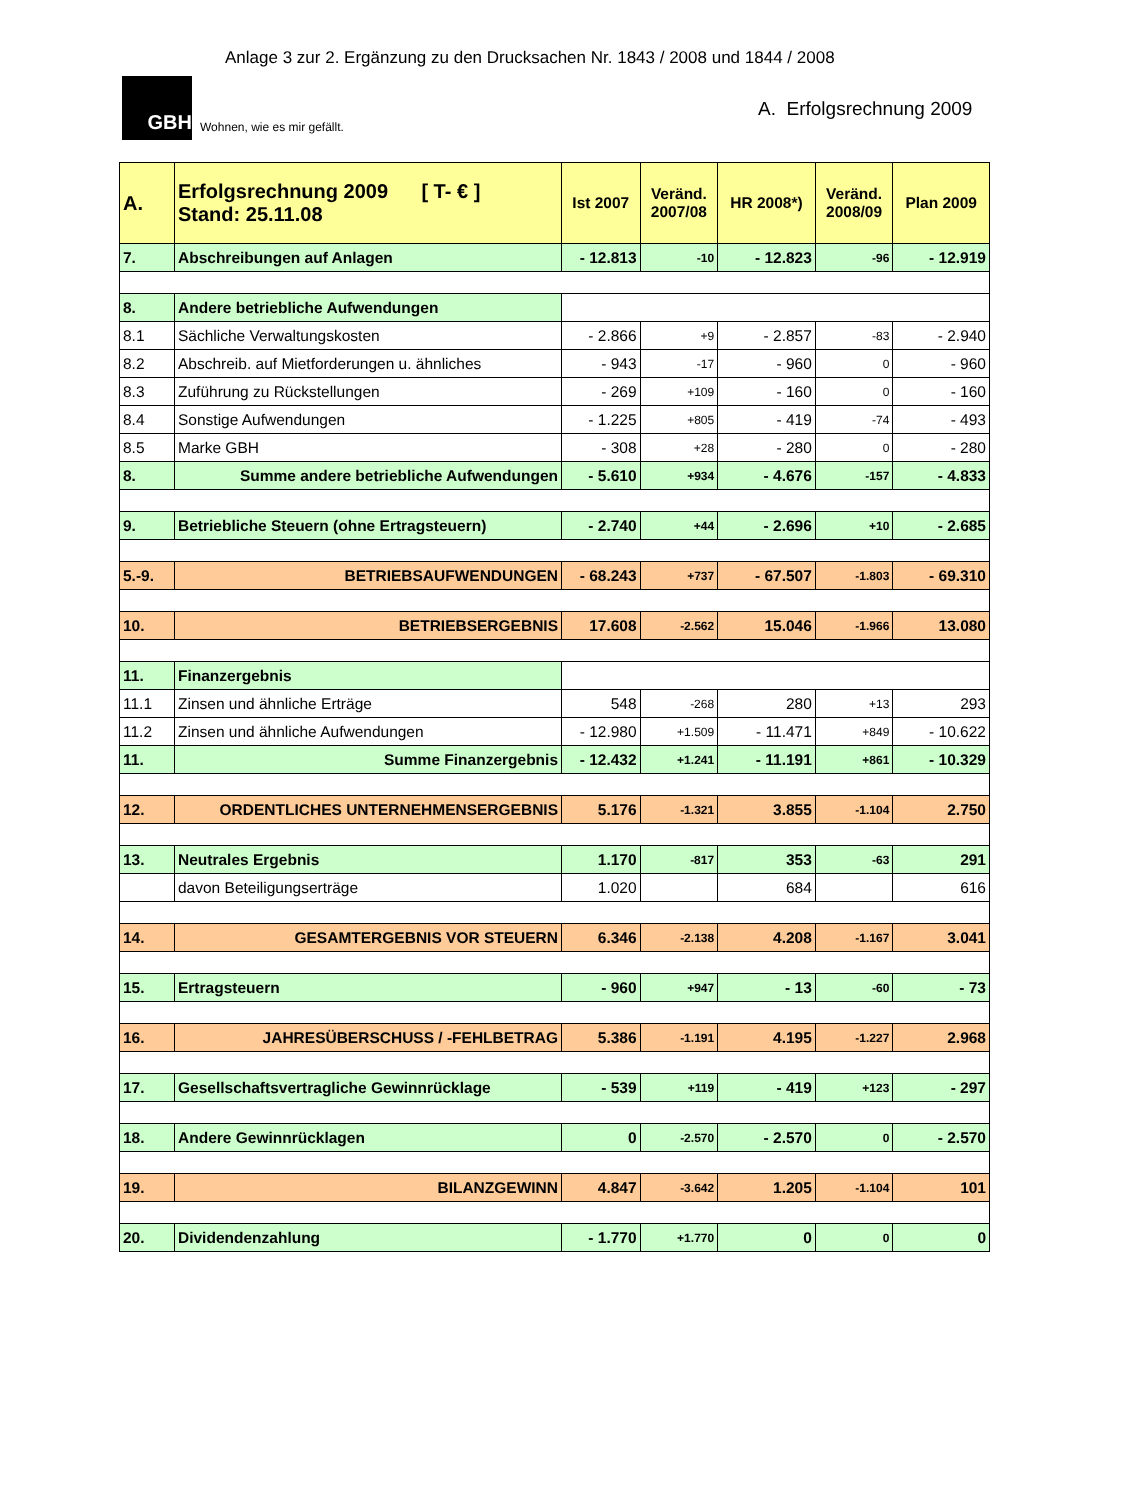Anlage 3 zur 2. Ergänzung zu den Drucksachen Nr. 1843 / 2008 und 1844 / 2008
GBH
Wohnen, wie es mir gefällt.
A. Erfolgsrechnung 2009
| A. | Erfolgsrechnung 2009 [ T- € ] Stand: 25.11.08 | Ist 2007 | Veränd. 2007/08 | HR 2008*) | Veränd. 2008/09 | Plan 2009 |
| --- | --- | --- | --- | --- | --- | --- |
| 7. | Abschreibungen auf Anlagen | - 12.813 | -10 | - 12.823 | -96 | - 12.919 |
| 8. | Andere betriebliche Aufwendungen | | | | | |
| 8.1 | Sächliche Verwaltungskosten | - 2.866 | +9 | - 2.857 | -83 | - 2.940 |
| 8.2 | Abschreib. auf Mietforderungen u. ähnliches | - 943 | -17 | - 960 | 0 | - 960 |
| 8.3 | Zuführung zu Rückstellungen | - 269 | +109 | - 160 | 0 | - 160 |
| 8.4 | Sonstige Aufwendungen | - 1.225 | +805 | - 419 | -74 | - 493 |
| 8.5 | Marke GBH | - 308 | +28 | - 280 | 0 | - 280 |
| 8. | Summe andere betriebliche Aufwendungen | - 5.610 | +934 | - 4.676 | -157 | - 4.833 |
| 9. | Betriebliche Steuern (ohne Ertragsteuern) | - 2.740 | +44 | - 2.696 | +10 | - 2.685 |
| 5.-9. | BETRIEBSAUFWENDUNGEN | - 68.243 | +737 | - 67.507 | -1.803 | - 69.310 |
| 10. | BETRIEBSERGEBNIS | 17.608 | -2.562 | 15.046 | -1.966 | 13.080 |
| 11. | Finanzergebnis | | | | | |
| 11.1 | Zinsen und ähnliche Erträge | 548 | -268 | 280 | +13 | 293 |
| 11.2 | Zinsen und ähnliche Aufwendungen | - 12.980 | +1.509 | - 11.471 | +849 | - 10.622 |
| 11. | Summe Finanzergebnis | - 12.432 | +1.241 | - 11.191 | +861 | - 10.329 |
| 12. | ORDENTLICHES UNTERNEHMENSERGEBNIS | 5.176 | -1.321 | 3.855 | -1.104 | 2.750 |
| 13. | Neutrales Ergebnis | 1.170 | -817 | 353 | -63 | 291 |
| | davon Beteiligungserträge | 1.020 | | 684 | | 616 |
| 14. | GESAMTERGEBNIS VOR STEUERN | 6.346 | -2.138 | 4.208 | -1.167 | 3.041 |
| 15. | Ertragsteuern | - 960 | +947 | - 13 | -60 | - 73 |
| 16. | JAHRESÜBERSCHUSS / -FEHLBETRAG | 5.386 | -1.191 | 4.195 | -1.227 | 2.968 |
| 17. | Gesellschaftsvertragliche Gewinnrücklage | - 539 | +119 | - 419 | +123 | - 297 |
| 18. | Andere Gewinnrücklagen | 0 | -2.570 | - 2.570 | 0 | - 2.570 |
| 19. | BILANZGEWINN | 4.847 | -3.642 | 1.205 | -1.104 | 101 |
| 20. | Dividendenzahlung | - 1.770 | +1.770 | 0 | 0 | 0 |